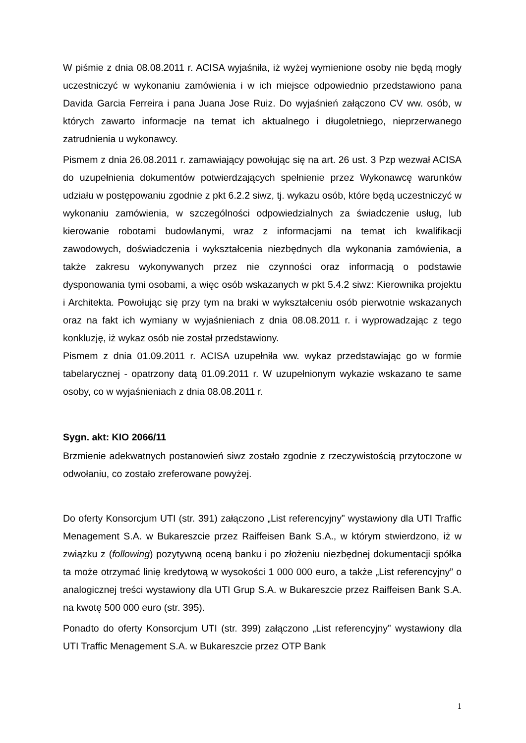W piśmie z dnia 08.08.2011 r. ACISA wyjaśniła, iż wyżej wymienione osoby nie będą mogły uczestniczyć w wykonaniu zamówienia i w ich miejsce odpowiednio przedstawiono pana Davida Garcia Ferreira i pana Juana Jose Ruiz. Do wyjaśnień załączono CV ww. osób, w których zawarto informacje na temat ich aktualnego i długoletniego, nieprzerwanego zatrudnienia u wykonawcy.
Pismem z dnia 26.08.2011 r. zamawiający powołując się na art. 26 ust. 3 Pzp wezwał ACISA do uzupełnienia dokumentów potwierdzających spełnienie przez Wykonawcę warunków udziału w postępowaniu zgodnie z pkt 6.2.2 siwz, tj. wykazu osób, które będą uczestniczyć w wykonaniu zamówienia, w szczególności odpowiedzialnych za świadczenie usług, lub kierowanie robotami budowlanymi, wraz z informacjami na temat ich kwalifikacji zawodowych, doświadczenia i wykształcenia niezbędnych dla wykonania zamówienia, a także zakresu wykonywanych przez nie czynności oraz informacją o podstawie dysponowania tymi osobami, a więc osób wskazanych w pkt 5.4.2 siwz: Kierownika projektu i Architekta. Powołując się przy tym na braki w wykształceniu osób pierwotnie wskazanych oraz na fakt ich wymiany w wyjaśnieniach z dnia 08.08.2011 r. i wyprowadzając z tego konkluzję, iż wykaz osób nie został przedstawiony.
Pismem z dnia 01.09.2011 r. ACISA uzupełniła ww. wykaz przedstawiając go w formie tabelarycznej - opatrzony datą 01.09.2011 r. W uzupełnionym wykazie wskazano te same osoby, co w wyjaśnieniach z dnia 08.08.2011 r.
Sygn. akt: KIO 2066/11
Brzmienie adekwatnych postanowień siwz zostało zgodnie z rzeczywistością przytoczone w odwołaniu, co zostało zreferowane powyżej.
Do oferty Konsorcjum UTI (str. 391) załączono „List referencyjny” wystawiony dla UTI Traffic Menagement S.A. w Bukareszcie przez Raiffeisen Bank S.A., w którym stwierdzono, iż w związku z (following) pozytywną oceną banku i po złożeniu niezbędnej dokumentacji spółka ta może otrzymać linię kredytową w wysokości 1 000 000 euro, a także „List referencyjny” o analogicznej treści wystawiony dla UTI Grup S.A. w Bukareszcie przez Raiffeisen Bank S.A. na kwotę 500 000 euro (str. 395).
Ponadto do oferty Konsorcjum UTI (str. 399) załączono „List referencyjny” wystawiony dla UTI Traffic Menagement S.A. w Bukareszcie przez OTP Bank
1